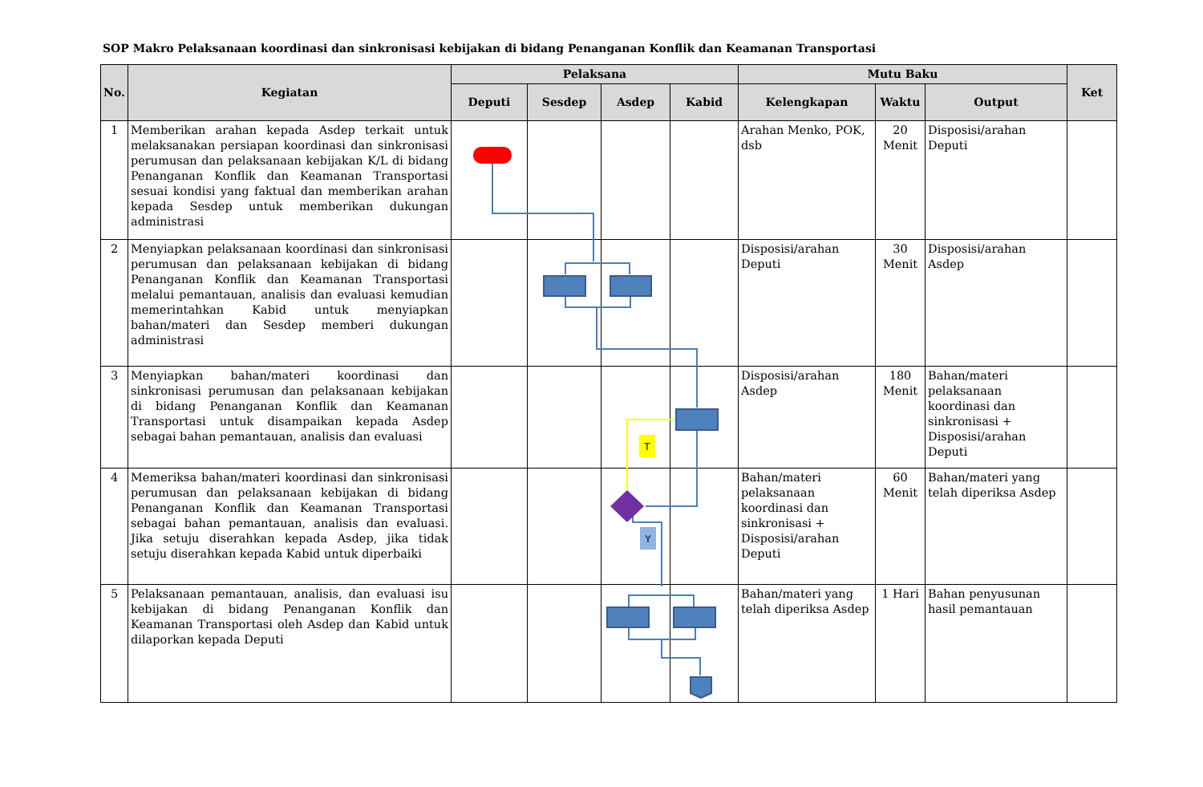SOP Makro Pelaksanaan koordinasi dan sinkronisasi kebijakan di bidang Penanganan Konflik dan Keamanan Transportasi
| No. | Kegiatan | Pelaksana | | | | Mutu Baku | | | Ket |
| --- | --- | --- | --- | --- | --- | --- | --- | --- | --- |
| | | Deputi | Sesdep | Asdep | Kabid | Kelengkapan | Waktu | Output | |
| 1 | Memberikan arahan kepada Asdep terkait untuk melaksanakan persiapan koordinasi dan sinkronisasi perumusan dan pelaksanaan kebijakan K/L di bidang Penanganan Konflik dan Keamanan Transportasi sesuai kondisi yang faktual dan memberikan arahan kepada Sesdep untuk memberikan dukungan administrasi | | | | | Arahan Menko, POK, dsb | 20 Menit | Disposisi/arahan Deputi | |
| 2 | Menyiapkan pelaksanaan koordinasi dan sinkronisasi perumusan dan pelaksanaan kebijakan di bidang Penanganan Konflik dan Keamanan Transportasi melalui pemantauan, analisis dan evaluasi kemudian memerintahkan Kabid untuk menyiapkan bahan/materi dan Sesdep memberi dukungan administrasi | | | | | Disposisi/arahan Deputi | 30 Menit | Disposisi/arahan Asdep | |
| 3 | Menyiapkan bahan/materi koordinasi dan sinkronisasi perumusan dan pelaksanaan kebijakan di bidang Penanganan Konflik dan Keamanan Transportasi untuk disampaikan kepada Asdep sebagai bahan pemantauan, analisis dan evaluasi | | | | | Disposisi/arahan Asdep | 180 Menit | Bahan/materi pelaksanaan koordinasi dan sinkronisasi + Disposisi/arahan Deputi | |
| 4 | Memeriksa bahan/materi koordinasi dan sinkronisasi perumusan dan pelaksanaan kebijakan di bidang Penanganan Konflik dan Keamanan Transportasi sebagai bahan pemantauan, analisis dan evaluasi. Jika setuju diserahkan kepada Asdep, jika tidak setuju diserahkan kepada Kabid untuk diperbaiki | | | | | Bahan/materi pelaksanaan koordinasi dan sinkronisasi + Disposisi/arahan Deputi | 60 Menit | Bahan/materi yang telah diperiksa Asdep | |
| 5 | Pelaksanaan pemantauan, analisis, dan evaluasi isu kebijakan di bidang Penanganan Konflik dan Keamanan Transportasi oleh Asdep dan Kabid untuk dilaporkan kepada Deputi | | | | | Bahan/materi yang telah diperiksa Asdep | 1 Hari | Bahan penyusunan hasil pemantauan | |
T
Y